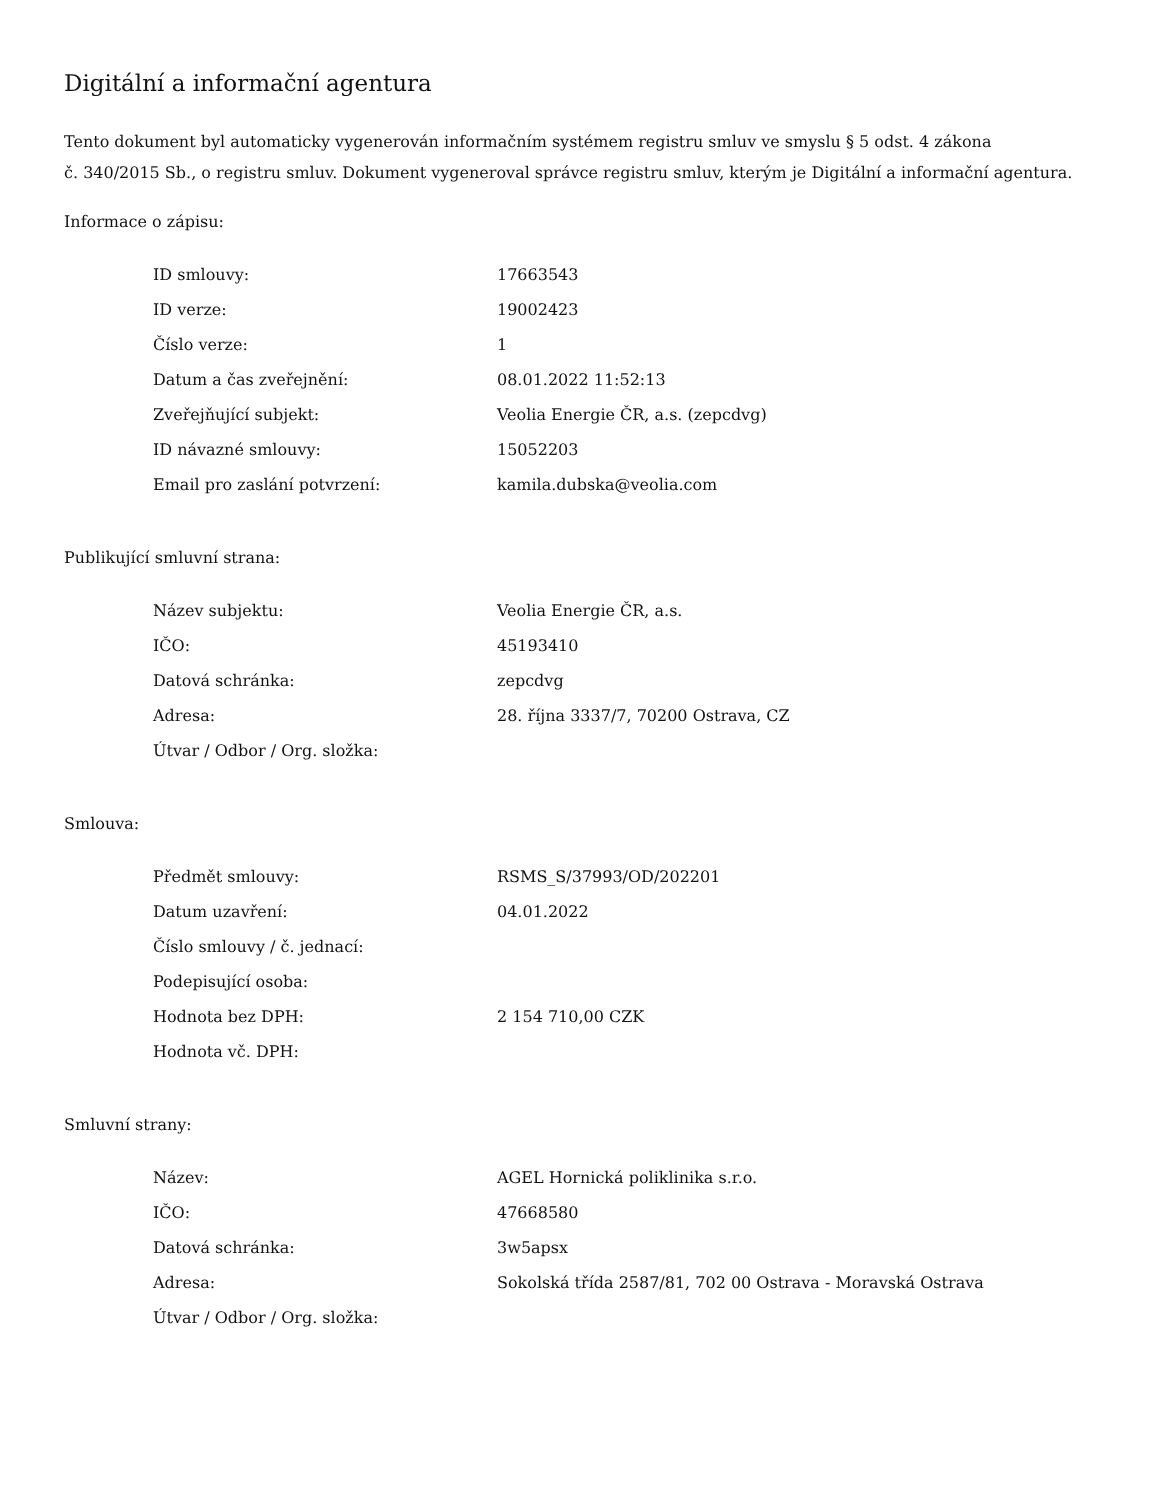Digitální a informační agentura
Tento dokument byl automaticky vygenerován informačním systémem registru smluv ve smyslu § 5 odst. 4 zákona
č. 340/2015 Sb., o registru smluv. Dokument vygeneroval správce registru smluv, kterým je Digitální a informační agentura.
Informace o zápisu:
| ID smlouvy: | 17663543 |
| ID verze: | 19002423 |
| Číslo verze: | 1 |
| Datum a čas zveřejnění: | 08.01.2022 11:52:13 |
| Zveřejňující subjekt: | Veolia Energie ČR, a.s. (zepcdvg) |
| ID návazné smlouvy: | 15052203 |
| Email pro zaslání potvrzení: | kamila.dubska@veolia.com |
Publikující smluvní strana:
| Název subjektu: | Veolia Energie ČR, a.s. |
| IČO: | 45193410 |
| Datová schránka: | zepcdvg |
| Adresa: | 28. října 3337/7, 70200 Ostrava, CZ |
| Útvar / Odbor / Org. složka: | |
Smlouva:
| Předmět smlouvy: | RSMS_S/37993/OD/202201 |
| Datum uzavření: | 04.01.2022 |
| Číslo smlouvy / č. jednací: | |
| Podepisující osoba: | |
| Hodnota bez DPH: | 2 154 710,00 CZK |
| Hodnota vč. DPH: | |
Smluvní strany:
| Název: | AGEL Hornická poliklinika s.r.o. |
| IČO: | 47668580 |
| Datová schránka: | 3w5apsx |
| Adresa: | Sokolská třída 2587/81, 702 00 Ostrava - Moravská Ostrava |
| Útvar / Odbor / Org. složka: | |